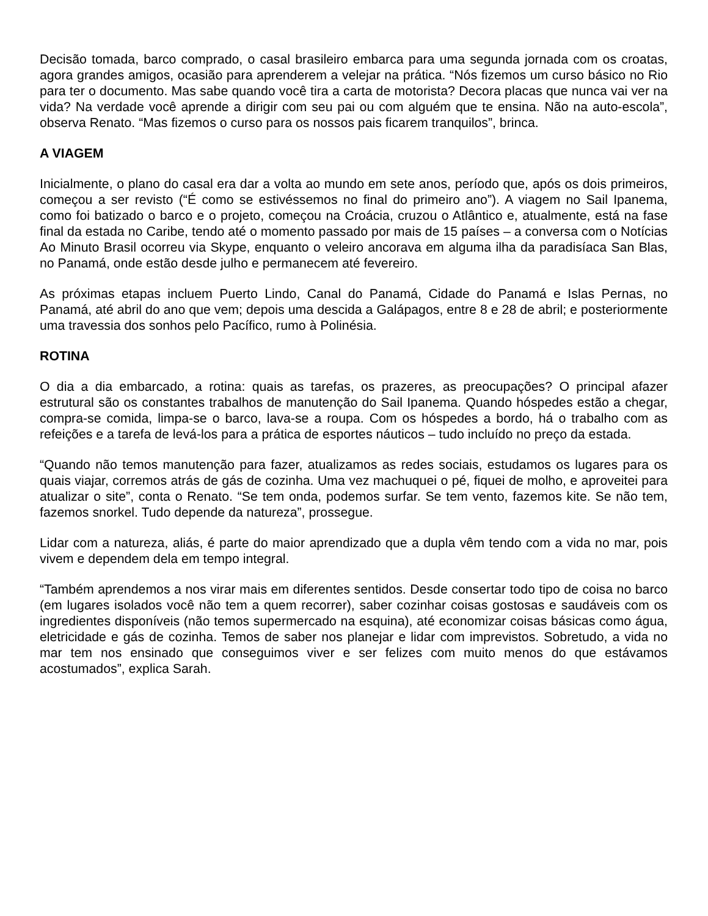Decisão tomada, barco comprado, o casal brasileiro embarca para uma segunda jornada com os croatas, agora grandes amigos, ocasião para aprenderem a velejar na prática. “Nós fizemos um curso básico no Rio para ter o documento. Mas sabe quando você tira a carta de motorista? Decora placas que nunca vai ver na vida? Na verdade você aprende a dirigir com seu pai ou com alguém que te ensina. Não na auto-escola”, observa Renato. “Mas fizemos o curso para os nossos pais ficarem tranquilos”, brinca.
A VIAGEM
Inicialmente, o plano do casal era dar a volta ao mundo em sete anos, período que, após os dois primeiros, começou a ser revisto (“É como se estivéssemos no final do primeiro ano”). A viagem no Sail Ipanema, como foi batizado o barco e o projeto, começou na Croácia, cruzou o Atlântico e, atualmente, está na fase final da estada no Caribe, tendo até o momento passado por mais de 15 países – a conversa com o Notícias Ao Minuto Brasil ocorreu via Skype, enquanto o veleiro ancorava em alguma ilha da paradisíaca San Blas, no Panamá, onde estão desde julho e permanecem até fevereiro.
As próximas etapas incluem Puerto Lindo, Canal do Panamá, Cidade do Panamá e Islas Pernas, no Panamá, até abril do ano que vem; depois uma descida a Galápagos, entre 8 e 28 de abril; e posteriormente uma travessia dos sonhos pelo Pacífico, rumo à Polinésia.
ROTINA
O dia a dia embarcado, a rotina: quais as tarefas, os prazeres, as preocupações? O principal afazer estrutural são os constantes trabalhos de manutenção do Sail Ipanema. Quando hóspedes estão a chegar, compra-se comida, limpa-se o barco, lava-se a roupa. Com os hóspedes a bordo, há o trabalho com as refeições e a tarefa de levá-los para a prática de esportes náuticos – tudo incluído no preço da estada.
“Quando não temos manutenção para fazer, atualizamos as redes sociais, estudamos os lugares para os quais viajar, corremos atrás de gás de cozinha. Uma vez machuquei o pé, fiquei de molho, e aproveitei para atualizar o site”, conta o Renato. “Se tem onda, podemos surfar. Se tem vento, fazemos kite. Se não tem, fazemos snorkel. Tudo depende da natureza”, prossegue.
Lidar com a natureza, aliás, é parte do maior aprendizado que a dupla vêm tendo com a vida no mar, pois vivem e dependem dela em tempo integral.
“Também aprendemos a nos virar mais em diferentes sentidos. Desde consertar todo tipo de coisa no barco (em lugares isolados você não tem a quem recorrer), saber cozinhar coisas gostosas e saudáveis com os ingredientes disponíveis (não temos supermercado na esquina), até economizar coisas básicas como água, eletricidade e gás de cozinha. Temos de saber nos planejar e lidar com imprevistos. Sobretudo, a vida no mar tem nos ensinado que conseguimos viver e ser felizes com muito menos do que estávamos acostumados”, explica Sarah.